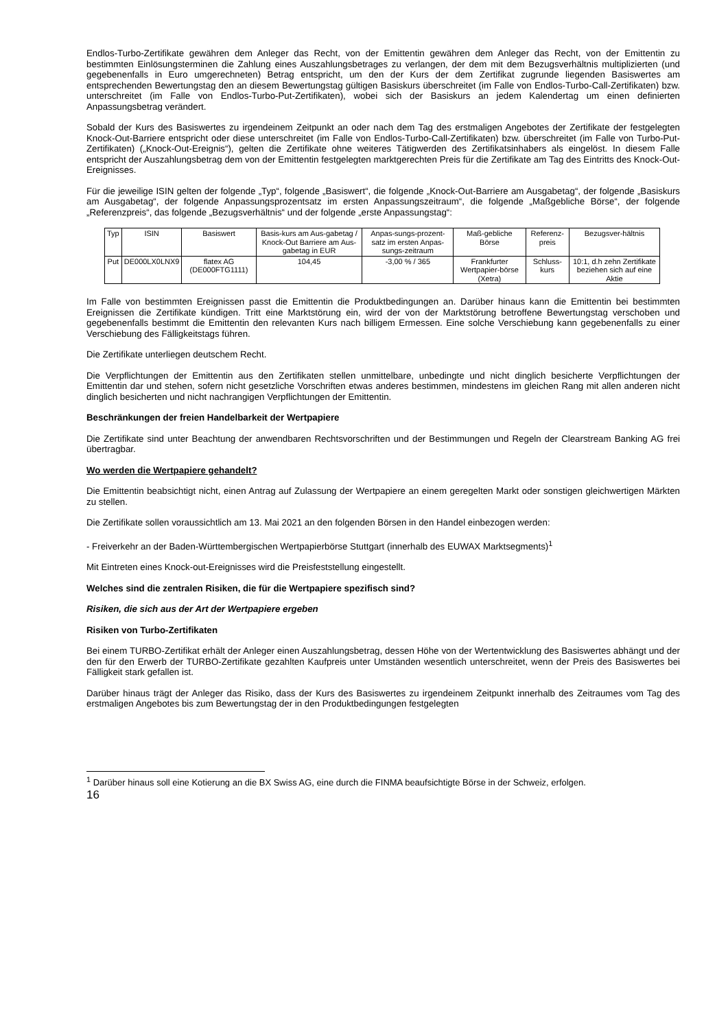Endlos-Turbo-Zertifikate gewähren dem Anleger das Recht, von der Emittentin gewähren dem Anleger das Recht, von der Emittentin zu bestimmten Einlösungsterminen die Zahlung eines Auszahlungsbetrages zu verlangen, der dem mit dem Bezugsverhältnis multiplizierten (und gegebenenfalls in Euro umgerechneten) Betrag entspricht, um den der Kurs der dem Zertifikat zugrunde liegenden Basiswertes am entsprechenden Bewertungstag den an diesem Bewertungstag gültigen Basiskurs überschreitet (im Falle von Endlos-Turbo-Call-Zertifikaten) bzw. unterschreitet (im Falle von Endlos-Turbo-Put-Zertifikaten), wobei sich der Basiskurs an jedem Kalendertag um einen definierten Anpassungsbetrag verändert.
Sobald der Kurs des Basiswertes zu irgendeinem Zeitpunkt an oder nach dem Tag des erstmaligen Angebotes der Zertifikate der festgelegten Knock-Out-Barriere entspricht oder diese unterschreitet (im Falle von Endlos-Turbo-Call-Zertifikaten) bzw. überschreitet (im Falle von Turbo-Put-Zertifikaten) („Knock-Out-Ereignis“), gelten die Zertifikate ohne weiteres Tätigwerden des Zertifikatsinhabers als eingelöst. In diesem Falle entspricht der Auszahlungsbetrag dem von der Emittentin festgelegten marktgerechten Preis für die Zertifikate am Tag des Eintritts des Knock-Out-Ereignisses.
Für die jeweilige ISIN gelten der folgende „Typ“, folgende „Basiswert“, die folgende „Knock-Out-Barriere am Ausgabetag“, der folgende „Basiskurs am Ausgabetag“, der folgende Anpassungsprozentsatz im ersten Anpassungszeitraum“, die folgende „Maßgebliche Börse“, der folgende „Referenzpreis“, das folgende „Bezugsverhältnis“ und der folgende „erste Anpassungstag“:
| Typ | ISIN | Basiswert | Basis-kurs am Aus-gabetag / Knock-Out Barriere am Aus-gabetag in EUR | Anpas-sungs-prozent-satz im ersten Anpas-sungs-zeitraum | Maß-gebliche Börse | Referenz-preis | Bezugsver-hältnis |
| Put | DE000LX0LNX9 | flatex AG (DE000FTG1111) | 104,45 | -3,00 % / 365 | Frankfurter Wertpapier-börse (Xetra) | Schluss-kurs | 10:1, d.h zehn Zertifikate beziehen sich auf eine Aktie |
Im Falle von bestimmten Ereignissen passt die Emittentin die Produktbedingungen an. Darüber hinaus kann die Emittentin bei bestimmten Ereignissen die Zertifikate kündigen. Tritt eine Marktstörung ein, wird der von der Marktstörung betroffene Bewertungstag verschoben und gegebenenfalls bestimmt die Emittentin den relevanten Kurs nach billigem Ermessen. Eine solche Verschiebung kann gegebenenfalls zu einer Verschiebung des Fälligkeitstags führen.
Die Zertifikate unterliegen deutschem Recht.
Die Verpflichtungen der Emittentin aus den Zertifikaten stellen unmittelbare, unbedingte und nicht dinglich besicherte Verpflichtungen der Emittentin dar und stehen, sofern nicht gesetzliche Vorschriften etwas anderes bestimmen, mindestens im gleichen Rang mit allen anderen nicht dinglich besicherten und nicht nachrangigen Verpflichtungen der Emittentin.
Beschränkungen der freien Handelbarkeit der Wertpapiere
Die Zertifikate sind unter Beachtung der anwendbaren Rechtsvorschriften und der Bestimmungen und Regeln der Clearstream Banking AG frei übertragbar.
Wo werden die Wertpapiere gehandelt?
Die Emittentin beabsichtigt nicht, einen Antrag auf Zulassung der Wertpapiere an einem geregelten Markt oder sonstigen gleichwertigen Märkten zu stellen.
Die Zertifikate sollen voraussichtlich am 13. Mai 2021 an den folgenden Börsen in den Handel einbezogen werden:
- Freiverkehr an der Baden-Württembergischen Wertpapierbörse Stuttgart (innerhalb des EUWAX Marktsegments)<sup>1</sup>
Mit Eintreten eines Knock-out-Ereignisses wird die Preisfeststellung eingestellt.
Welches sind die zentralen Risiken, die für die Wertpapiere spezifisch sind?
Risiken, die sich aus der Art der Wertpapiere ergeben
Risiken von Turbo-Zertifikaten
Bei einem TURBO-Zertifikat erhält der Anleger einen Auszahlungsbetrag, dessen Höhe von der Wertentwicklung des Basiswertes abhängt und der den für den Erwerb der TURBO-Zertifikate gezahlten Kaufpreis unter Umständen wesentlich unterschreitet, wenn der Preis des Basiswertes bei Fälligkeit stark gefallen ist.
Darüber hinaus trägt der Anleger das Risiko, dass der Kurs des Basiswertes zu irgendeinem Zeitpunkt innerhalb des Zeitraumes vom Tag des erstmaligen Angebotes bis zum Bewertungstag der in den Produktbedingungen festgelegten
<sup>1</sup> Darüber hinaus soll eine Kotierung an die BX Swiss AG, eine durch die FINMA beaufsichtigte Börse in der Schweiz, erfolgen.
16